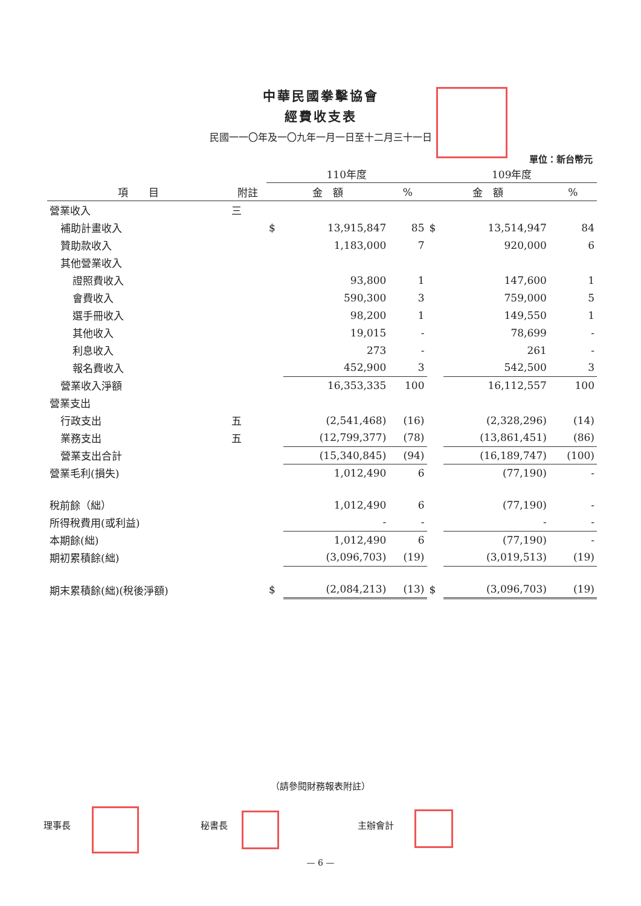中華民國拳擊協會
經費收支表
民國一一〇年及一〇九年一月一日至十二月三十一日
單位：新台幣元
| | | 110年度 | | | 109年度 | | |
| --- | --- | --- | --- | --- | --- | --- | --- |
| 項 目 | 附註 | 金 額 | | % | 金 額 | | % |
| 營業收入 | 三 | | | | | | |
| 補助計畫收入 | | $ | 13,915,847 | 85 | $ | 13,514,947 | 84 |
| 贊助款收入 | | | 1,183,000 | 7 | | 920,000 | 6 |
| 其他營業收入 | | | | | | | |
| 證照費收入 | | | 93,800 | 1 | | 147,600 | 1 |
| 會費收入 | | | 590,300 | 3 | | 759,000 | 5 |
| 選手冊收入 | | | 98,200 | 1 | | 149,550 | 1 |
| 其他收入 | | | 19,015 | - | | 78,699 | - |
| 利息收入 | | | 273 | - | | 261 | - |
| 報名費收入 | | | 452,900 | 3 | | 542,500 | 3 |
| 營業收入淨額 | | | 16,353,335 | 100 | | 16,112,557 | 100 |
| 營業支出 | | | | | | | |
| 行政支出 | 五 | | (2,541,468) | (16) | | (2,328,296) | (14) |
| 業務支出 | 五 | | (12,799,377) | (78) | | (13,861,451) | (86) |
| 營業支出合計 | | | (15,340,845) | (94) | | (16,189,747) | (100) |
| 營業毛利(損失) | | | 1,012,490 | 6 | | (77,190) | - |
| 稅前餘（絀） | | | 1,012,490 | 6 | | (77,190) | - |
| 所得稅費用(或利益) | | | - | - | | - | - |
| 本期餘(絀) | | | 1,012,490 | 6 | | (77,190) | - |
| 期初累積餘(絀) | | | (3,096,703) | (19) | | (3,019,513) | (19) |
| 期末累積餘(絀)(稅後淨額) | | $ | (2,084,213) | (13) | $ | (3,096,703) | (19) |
（請參閱財務報表附註）
理事長 秘書長 主辦會計
— 6 —